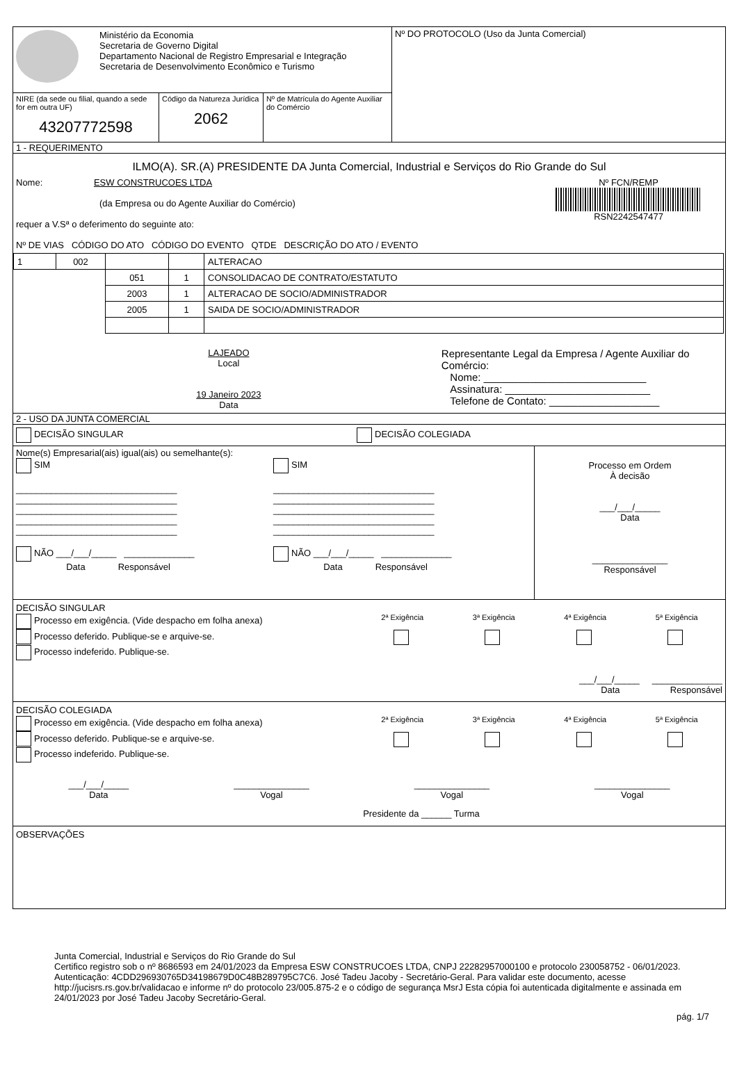Ministério da Economia
Secretaria de Governo Digital
Departamento Nacional de Registro Empresarial e Integração
Secretaria de Desenvolvimento Econômico e Turismo
NIRE (da sede ou filial, quando a sede for em outra UF)
43207772598
Código da Natureza Jurídica
2062
Nº de Matrícula do Agente Auxiliar do Comércio
Nº DO PROTOCOLO (Uso da Junta Comercial)
1 - REQUERIMENTO
ILMO(A). SR.(A) PRESIDENTE DA Junta Comercial, Industrial e Serviços do Rio Grande do Sul
Nome: ESW CONSTRUCOES LTDA
(da Empresa ou do Agente Auxiliar do Comércio)
requer a V.Sª o deferimento do seguinte ato:
Nº DE VIAS CÓDIGO DO ATO CÓDIGO DO EVENTO QTDE DESCRIÇÃO DO ATO / EVENTO
Nº FCN/REMP
RSN2242547477
| 1 | 002 | | | ALTERACAO |
| | | 051 | 1 | CONSOLIDACAO DE CONTRATO/ESTATUTO |
| | | 2003 | 1 | ALTERACAO DE SOCIO/ADMINISTRADOR |
| | | 2005 | 1 | SAIDA DE SOCIO/ADMINISTRADOR |
LAJEADO
Local
19 Janeiro 2023
Data
Representante Legal da Empresa / Agente Auxiliar do Comércio:
Nome: ____________________________
Assinatura: _________________________
Telefone de Contato: ___________________
2 - USO DA JUNTA COMERCIAL
DECISÃO SINGULAR DECISÃO COLEGIADA
Nome(s) Empresarial(ais) igual(ais) ou semelhante(s):
SIM
________________________________
________________________________
________________________________
________________________________
________________________________
NÃO ___/___/_____ ______________
Data Responsável
SIM
________________________________
________________________________
________________________________
________________________________
________________________________
NÃO ___/___/_____ ______________
Data Responsável
Processo em Ordem
À decisão
___/___/_____
Data
_______________
Responsável
DECISÃO SINGULAR
Processo em exigência. (Vide despacho em folha anexa)
Processo deferido. Publique-se e arquive-se.
Processo indeferido. Publique-se.
2ª Exigência
3ª Exigência
4ª Exigência
5ª Exigência
___/___/_____ ______________
Data Responsável
DECISÃO COLEGIADA
Processo em exigência. (Vide despacho em folha anexa)
Processo deferido. Publique-se e arquive-se.
Processo indeferido. Publique-se.
2ª Exigência
3ª Exigência
4ª Exigência
5ª Exigência
___/___/_____
Data
_______________
Vogal
_______________
Vogal
_______________
Vogal
Presidente da ______ Turma
OBSERVAÇÕES
Junta Comercial, Industrial e Serviços do Rio Grande do Sul
Certifico registro sob o nº 8686593 em 24/01/2023 da Empresa ESW CONSTRUCOES LTDA, CNPJ 22282957000100 e protocolo 230058752 - 06/01/2023. Autenticação: 4CDD296930765D34198679D0C48B289795C7C6. José Tadeu Jacoby - Secretário-Geral. Para validar este documento, acesse http://jucisrs.rs.gov.br/validacao e informe nº do protocolo 23/005.875-2 e o código de segurança MsrJ Esta cópia foi autenticada digitalmente e assinada em 24/01/2023 por José Tadeu Jacoby Secretário-Geral.
pág. 1/7